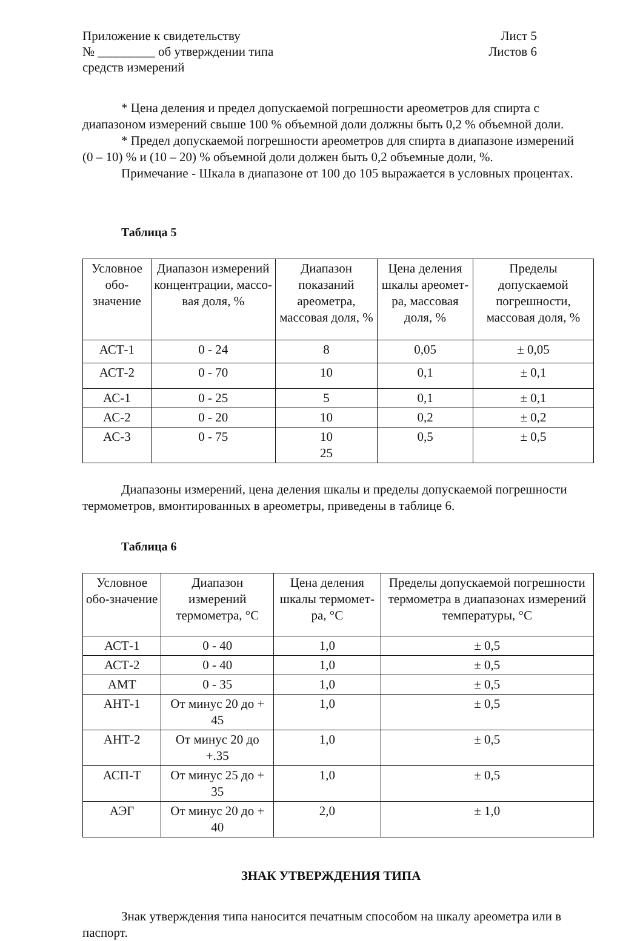Приложение к свидетельству
№ _________ об утверждении типа
средств измерений
Лист 5
Листов 6
* Цена деления и предел допускаемой погрешности ареометров для спирта с диапазоном измерений свыше 100 % объемной доли должны быть 0,2 % объемной доли.
* Предел допускаемой погрешности ареометров для спирта в диапазоне измерений (0 – 10) % и (10 – 20) % объемной доли должен быть 0,2 объемные доли, %.
Примечание - Шкала в диапазоне от 100 до 105 выражается в условных процентах.
Таблица 5
| Условное обо-значение | Диапазон измерений концентрации, массо-вая доля, % | Диапазон показаний ареометра, массовая доля, % | Цена деления шкалы ареомет-ра, массовая доля, % | Пределы допускаемой погрешности, массовая доля, % |
| --- | --- | --- | --- | --- |
| АСТ-1 | 0 - 24 | 8 | 0,05 | ± 0,05 |
| АСТ-2 | 0 - 70 | 10 | 0,1 | ± 0,1 |
| АС-1 | 0 - 25 | 5 | 0,1 | ± 0,1 |
| АС-2 | 0 - 20 | 10 | 0,2 | ± 0,2 |
| АС-3 | 0 - 75 | 10 25 | 0,5 | ± 0,5 |
Диапазоны измерений, цена деления шкалы и пределы допускаемой погрешности термометров, вмонтированных в ареометры, приведены в таблице 6.
Таблица 6
| Условное обо-значение | Диапазон измерений термометра, °С | Цена деления шкалы термомет-ра, °С | Пределы допускаемой погрешности термометра в диапазонах измерений температуры, °С |
| --- | --- | --- | --- |
| АСТ-1 | 0 - 40 | 1,0 | ± 0,5 |
| АСТ-2 | 0 - 40 | 1,0 | ± 0,5 |
| АМТ | 0 - 35 | 1,0 | ± 0,5 |
| АНТ-1 | От минус 20 до + 45 | 1,0 | ± 0,5 |
| АНТ-2 | От минус 20 до +.35 | 1,0 | ± 0,5 |
| АСП-Т | От минус 25 до + 35 | 1,0 | ± 0,5 |
| АЭГ | От минус 20 до + 40 | 2,0 | ± 1,0 |
ЗНАК УТВЕРЖДЕНИЯ ТИПА
Знак утверждения типа наносится печатным способом на шкалу ареометра или в паспорт.